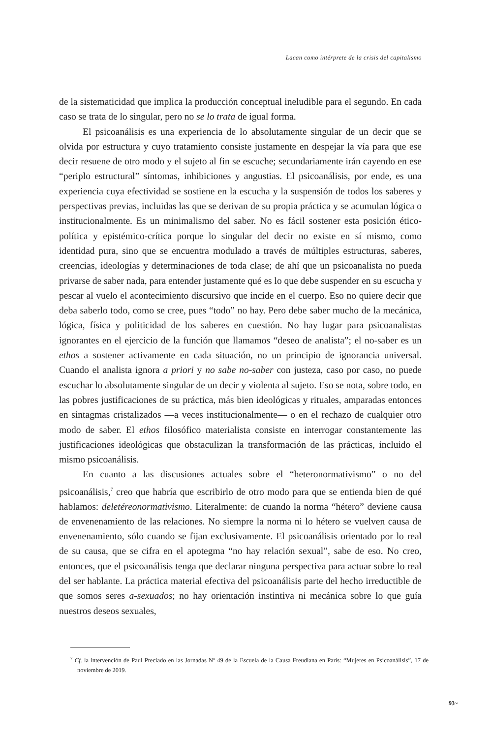Lacan como intérprete de la crisis del capitalismo
de la sistematicidad que implica la producción conceptual ineludible para el segundo. En cada caso se trata de lo singular, pero no se lo trata de igual forma.
El psicoanálisis es una experiencia de lo absolutamente singular de un decir que se olvida por estructura y cuyo tratamiento consiste justamente en despejar la vía para que ese decir resuene de otro modo y el sujeto al fin se escuche; secundariamente irán cayendo en ese “periplo estructural” síntomas, inhibiciones y angustias. El psicoanálisis, por ende, es una experiencia cuya efectividad se sostiene en la escucha y la suspensión de todos los saberes y perspectivas previas, incluidas las que se derivan de su propia práctica y se acumulan lógica o institucionalmente. Es un minimalismo del saber. No es fácil sostener esta posición ético-política y epistémico-crítica porque lo singular del decir no existe en sí mismo, como identidad pura, sino que se encuentra modulado a través de múltiples estructuras, saberes, creencias, ideologías y determinaciones de toda clase; de ahí que un psicoanalista no pueda privarse de saber nada, para entender justamente qué es lo que debe suspender en su escucha y pescar al vuelo el acontecimiento discursivo que incide en el cuerpo. Eso no quiere decir que deba saberlo todo, como se cree, pues “todo” no hay. Pero debe saber mucho de la mecánica, lógica, física y politicidad de los saberes en cuestión. No hay lugar para psicoanalistas ignorantes en el ejercicio de la función que llamamos “deseo de analista”; el no-saber es un ethos a sostener activamente en cada situación, no un principio de ignorancia universal. Cuando el analista ignora a priori y no sabe no-saber con justeza, caso por caso, no puede escuchar lo absolutamente singular de un decir y violenta al sujeto. Eso se nota, sobre todo, en las pobres justificaciones de su práctica, más bien ideológicas y rituales, amparadas entonces en sintagmas cristalizados —a veces institucionalmente— o en el rechazo de cualquier otro modo de saber. El ethos filosófico materialista consiste en interrogar constantemente las justificaciones ideológicas que obstaculizan la transformación de las prácticas, incluido el mismo psicoanálisis.
En cuanto a las discusiones actuales sobre el “heteronormativismo” o no del psicoanálisis,<sup>7</sup> creo que habría que escribirlo de otro modo para que se entienda bien de qué hablamos: deletéreonormativismo. Literalmente: de cuando la norma “hétero” deviene causa de envenenamiento de las relaciones. No siempre la norma ni lo hétero se vuelven causa de envenenamiento, sólo cuando se fijan exclusivamente. El psicoanálisis orientado por lo real de su causa, que se cifra en el apotegma “no hay relación sexual”, sabe de eso. No creo, entonces, que el psicoanálisis tenga que declarar ninguna perspectiva para actuar sobre lo real del ser hablante. La práctica material efectiva del psicoanálisis parte del hecho irreductible de que somos seres a-sexuados; no hay orientación instintiva ni mecánica sobre lo que guía nuestros deseos sexuales,
<sup>7</sup> Cf. la intervención de Paul Preciado en las Jornadas Nº 49 de la Escuela de la Causa Freudiana en París: “Mujeres en Psicoanálisis”, 17 de noviembre de 2019.
93~